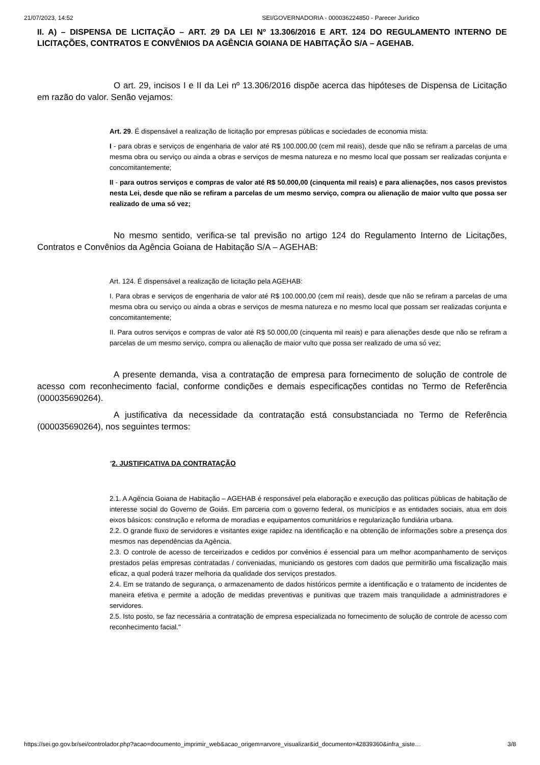21/07/2023, 14:52 SEI/GOVERNADORIA - 000036224850 - Parecer Jurídico
II. A) – DISPENSA DE LICITAÇÃO – ART. 29 DA LEI Nº 13.306/2016 E ART. 124 DO REGULAMENTO INTERNO DE LICITAÇÕES, CONTRATOS E CONVÊNIOS DA AGÊNCIA GOIANA DE HABITAÇÃO S/A – AGEHAB.
O art. 29, incisos I e II da Lei nº 13.306/2016 dispõe acerca das hipóteses de Dispensa de Licitação em razão do valor. Senão vejamos:
Art. 29. É dispensável a realização de licitação por empresas públicas e sociedades de economia mista:
I - para obras e serviços de engenharia de valor até R$ 100.000,00 (cem mil reais), desde que não se refiram a parcelas de uma mesma obra ou serviço ou ainda a obras e serviços de mesma natureza e no mesmo local que possam ser realizadas conjunta e concomitantemente;
II - para outros serviços e compras de valor até R$ 50.000,00 (cinquenta mil reais) e para alienações, nos casos previstos nesta Lei, desde que não se refiram a parcelas de um mesmo serviço, compra ou alienação de maior vulto que possa ser realizado de uma só vez;
No mesmo sentido, verifica-se tal previsão no artigo 124 do Regulamento Interno de Licitações, Contratos e Convênios da Agência Goiana de Habitação S/A – AGEHAB:
Art. 124. É dispensável a realização de licitação pela AGEHAB:
I. Para obras e serviços de engenharia de valor até R$ 100.000,00 (cem mil reais), desde que não se refiram a parcelas de uma mesma obra ou serviço ou ainda a obras e serviços de mesma natureza e no mesmo local que possam ser realizadas conjunta e concomitantemente;
II. Para outros serviços e compras de valor até R$ 50.000,00 (cinquenta mil reais) e para alienações desde que não se refiram a parcelas de um mesmo serviço, compra ou alienação de maior vulto que possa ser realizado de uma só vez;
A presente demanda, visa a contratação de empresa para fornecimento de solução de controle de acesso com reconhecimento facial, conforme condições e demais especificações contidas no Termo de Referência (000035690264).
A justificativa da necessidade da contratação está consubstanciada no Termo de Referência (000035690264), nos seguintes termos:
“2. JUSTIFICATIVA DA CONTRATAÇÃO
2.1. A Agência Goiana de Habitação – AGEHAB é responsável pela elaboração e execução das políticas públicas de habitação de interesse social do Governo de Goiás. Em parceria com o governo federal, os municípios e as entidades sociais, atua em dois eixos básicos: construção e reforma de moradias e equipamentos comunitários e regularização fundiária urbana.
2.2. O grande fluxo de servidores e visitantes exige rapidez na identificação e na obtenção de informações sobre a presença dos mesmos nas dependências da Agência.
2.3. O controle de acesso de terceirizados e cedidos por convênios é essencial para um melhor acompanhamento de serviços prestados pelas empresas contratadas / conveniadas, municiando os gestores com dados que permitirão uma fiscalização mais eficaz, a qual poderá trazer melhoria da qualidade dos serviços prestados.
2.4. Em se tratando de segurança, o armazenamento de dados históricos permite a identificação e o tratamento de incidentes de maneira efetiva e permite a adoção de medidas preventivas e punitivas que trazem mais tranquilidade a administradores e servidores.
2.5. Isto posto, se faz necessária a contratação de empresa especializada no fornecimento de solução de controle de acesso com reconhecimento facial."
https://sei.go.gov.br/sei/controlador.php?acao=documento_imprimir_web&acao_origem=arvore_visualizar&id_documento=42839360&infra_siste… 3/8